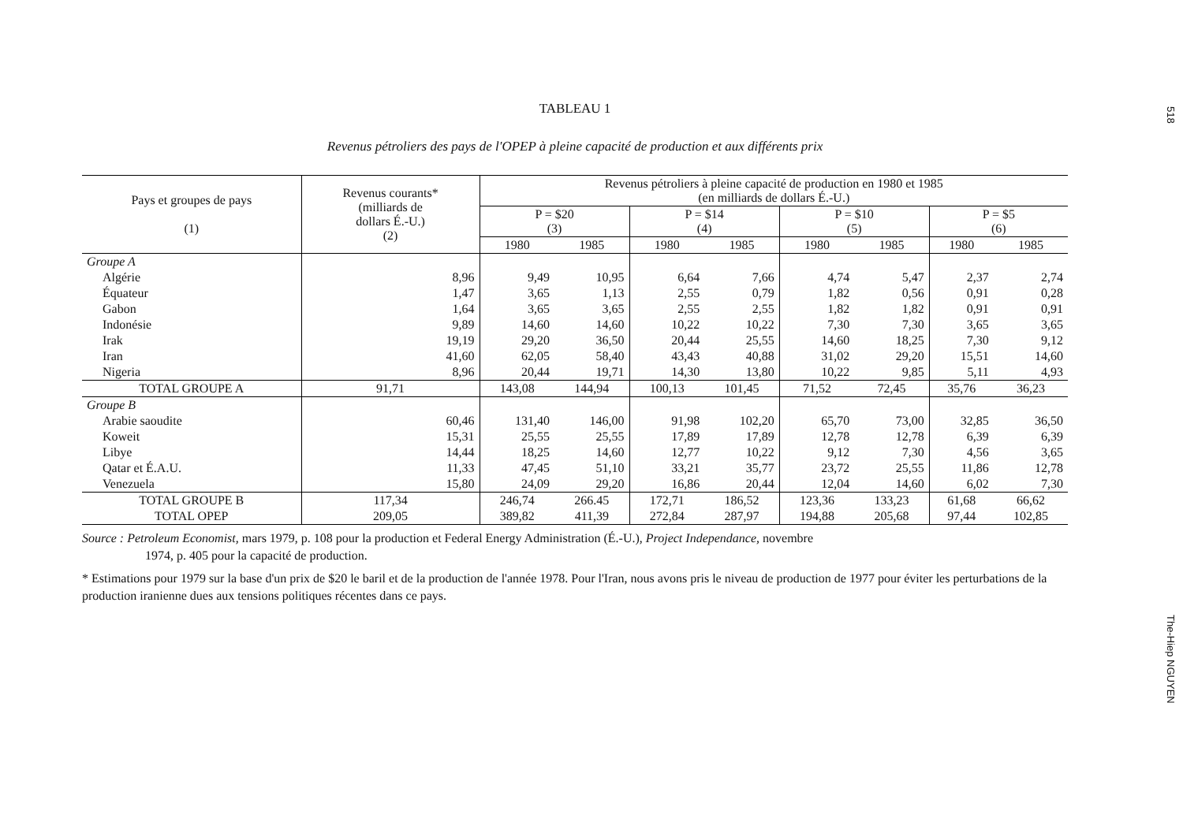518
TABLEAU 1
Revenus pétroliers des pays de l'OPEP à pleine capacité de production et aux différents prix
| Pays et groupes de pays (1) | Revenus courants* (milliards de dollars É.-U.) (2) | Revenus pétroliers à pleine capacité de production en 1980 et 1985 (en milliards de dollars É.-U.) | | | | | | | |
| --- | --- | --- | --- | --- | --- | --- | --- | --- | --- |
| | | P = $20 (3) | | P = $14 (4) | | P = $10 (5) | | P = $5 (6) | |
| | | 1980 | 1985 | 1980 | 1985 | 1980 | 1985 | 1980 | 1985 |
| Groupe A | | | | | | | | | |
| Algérie | 8,96 | 9,49 | 10,95 | 6,64 | 7,66 | 4,74 | 5,47 | 2,37 | 2,74 |
| Équateur | 1,47 | 3,65 | 1,13 | 2,55 | 0,79 | 1,82 | 0,56 | 0,91 | 0,28 |
| Gabon | 1,64 | 3,65 | 3,65 | 2,55 | 2,55 | 1,82 | 1,82 | 0,91 | 0,91 |
| Indonésie | 9,89 | 14,60 | 14,60 | 10,22 | 10,22 | 7,30 | 7,30 | 3,65 | 3,65 |
| Irak | 19,19 | 29,20 | 36,50 | 20,44 | 25,55 | 14,60 | 18,25 | 7,30 | 9,12 |
| Iran | 41,60 | 62,05 | 58,40 | 43,43 | 40,88 | 31,02 | 29,20 | 15,51 | 14,60 |
| Nigeria | 8,96 | 20,44 | 19,71 | 14,30 | 13,80 | 10,22 | 9,85 | 5,11 | 4,93 |
| TOTAL GROUPE A | 91,71 | 143,08 | 144,94 | 100,13 | 101,45 | 71,52 | 72,45 | 35,76 | 36,23 |
| Groupe B | | | | | | | | | |
| Arabie saoudite | 60,46 | 131,40 | 146,00 | 91,98 | 102,20 | 65,70 | 73,00 | 32,85 | 36,50 |
| Koweit | 15,31 | 25,55 | 25,55 | 17,89 | 17,89 | 12,78 | 12,78 | 6,39 | 6,39 |
| Libye | 14,44 | 18,25 | 14,60 | 12,77 | 10,22 | 9,12 | 7,30 | 4,56 | 3,65 |
| Qatar et É.A.U. | 11,33 | 47,45 | 51,10 | 33,21 | 35,77 | 23,72 | 25,55 | 11,86 | 12,78 |
| Venezuela | 15,80 | 24,09 | 29,20 | 16,86 | 20,44 | 12,04 | 14,60 | 6,02 | 7,30 |
| TOTAL GROUPE B | 117,34 | 246,74 | 266.45 | 172,71 | 186,52 | 123,36 | 133,23 | 61,68 | 66,62 |
| TOTAL OPEP | 209,05 | 389,82 | 411,39 | 272,84 | 287,97 | 194,88 | 205,68 | 97,44 | 102,85 |
Source : Petroleum Economist, mars 1979, p. 108 pour la production et Federal Energy Administration (É.-U.), Project Independance, novembre
1974, p. 405 pour la capacité de production.
* Estimations pour 1979 sur la base d'un prix de $20 le baril et de la production de l'année 1978. Pour l'Iran, nous avons pris le niveau de production de 1977 pour éviter les perturbations de la production iranienne dues aux tensions politiques récentes dans ce pays.
The-Hiep NGUYEN